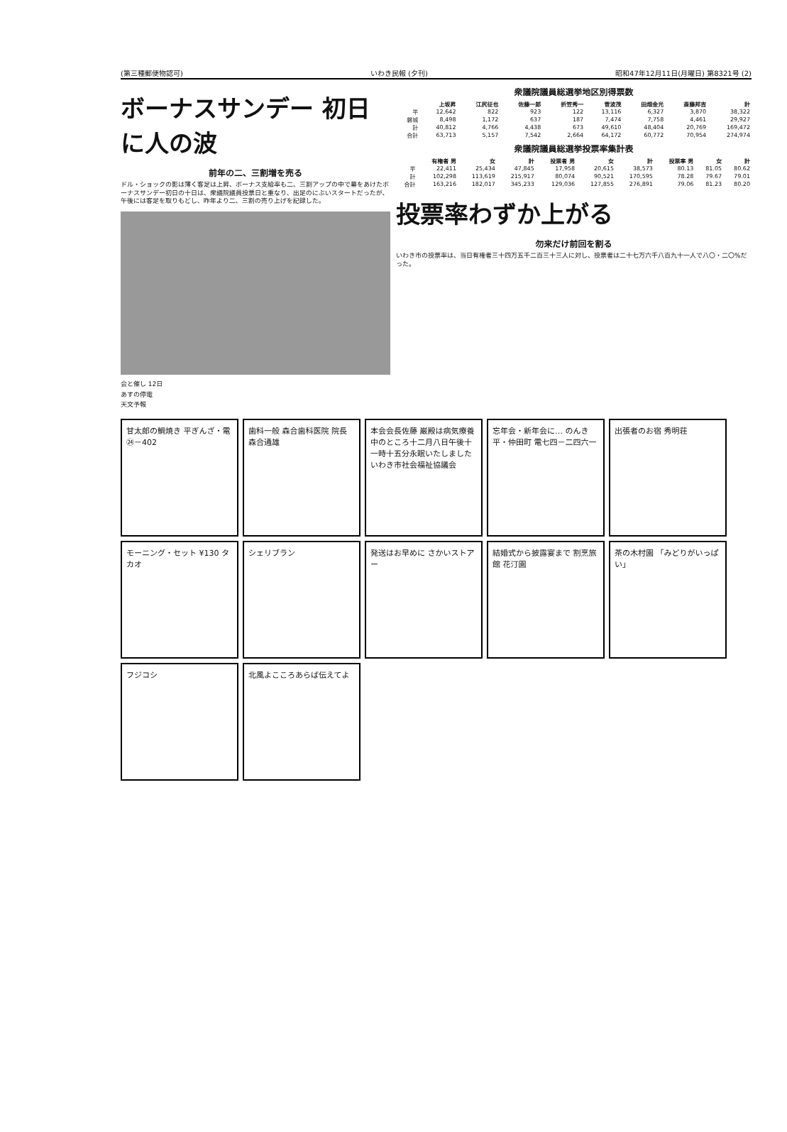(第三種郵便物認可) いわき民報 (夕刊) 昭和47年12月11日(月曜日) 第8321号 (2)
ボーナスサンデー 初日に人の波
前年の二、三割増を売る
ドル・ショックの影は薄く客足は上昇、ボーナス支給率も二、三割アップの中で幕をあけたボーナスサンデー初日の十日は、衆議院議員投票日と重なり、出足のにぶいスタートだったが、午後には客足を取りもどし、昨年より二、三割の売り上げを記録した。
会と催し 12日
あすの停電
天文予報
衆議院議員総選挙地区別得票数
| | 上坂昇 | 江尻征也 | 佐藤一郎 | 折笠秀一 | 菅波茂 | 田畑金光 | 斎藤邦吉 | 計 |
| --- | --- | --- | --- | --- | --- | --- | --- | --- |
| 平 | 12,642 | 822 | 923 | 122 | 13,116 | 6,327 | 3,870 | 38,322 |
| 磐城 | 8,498 | 1,172 | 637 | 187 | 7,474 | 7,758 | 4,461 | 29,927 |
| 計 | 40,812 | 4,766 | 4,438 | 673 | 49,610 | 48,404 | 20,769 | 169,472 |
| 合計 | 63,713 | 5,157 | 7,542 | 2,664 | 64,172 | 60,772 | 70,954 | 274,974 |
衆議院議員総選挙投票率集計表
| | 有権者 男 | 女 | 計 | 投票者 男 | 女 | 計 | 投票率 男 | 女 | 計 |
| --- | --- | --- | --- | --- | --- | --- | --- | --- | --- |
| 平 | 22,411 | 25,434 | 47,845 | 17,958 | 20,615 | 38,573 | 80.13 | 81.05 | 80.62 |
| 計 | 102,298 | 113,619 | 215,917 | 80,074 | 90,521 | 170,595 | 78.28 | 79.67 | 79.01 |
| 合計 | 163,216 | 182,017 | 345,233 | 129,036 | 127,855 | 276,891 | 79.06 | 81.23 | 80.20 |
投票率わずか上がる
勿来だけ前回を割る
いわき市の投票率は、当日有権者三十四万五千二百三十三人に対し、投票者は二十七万六千八百九十一人で八〇・二〇%だった。
甘太郎の鯛焼き 平ぎんざ・電㉔－402
歯科一般 森合歯科医院 院長 森合通雄
本会会長佐藤 巌殿は病気療養中のところ十二月八日午後十一時十五分永眠いたしました いわき市社会福祉協議会
忘年会・新年会に… のんき 平・仲田町 電七四－二四六一
出張者のお宿 秀明荘
モーニング・セット ¥130 タカオ
シェリブラン
発送はお早めに さかいストアー
結婚式から披露宴まで 割烹旅館 花汀園
茶の木村園 「みどりがいっぱい」
フジコシ
北風よこころあらば伝えてよ